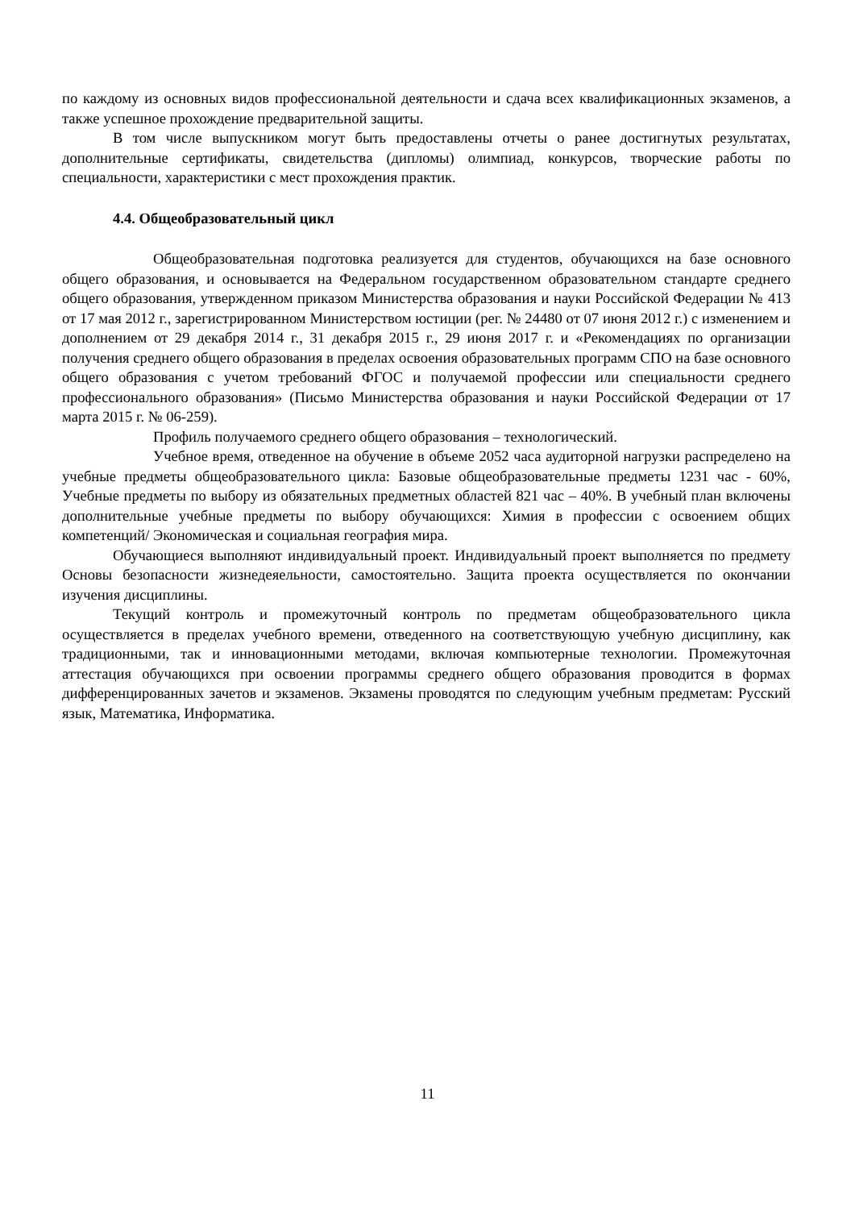по каждому из основных видов профессиональной деятельности и сдача всех квалификационных экзаменов, а также успешное прохождение предварительной защиты.
В том числе выпускником могут быть предоставлены отчеты о ранее достигнутых результатах, дополнительные сертификаты, свидетельства (дипломы) олимпиад, конкурсов, творческие работы по специальности, характеристики с мест прохождения практик.
4.4. Общеобразовательный цикл
Общеобразовательная подготовка реализуется для студентов, обучающихся на базе основного общего образования, и основывается на Федеральном государственном образовательном стандарте среднего общего образования, утвержденном приказом Министерства образования и науки Российской Федерации № 413 от 17 мая 2012 г., зарегистрированном Министерством юстиции (рег. № 24480 от 07 июня 2012 г.) с изменением и дополнением от 29 декабря 2014 г., 31 декабря 2015 г., 29 июня 2017 г. и «Рекомендациях по организации получения среднего общего образования в пределах освоения образовательных программ СПО на базе основного общего образования с учетом требований ФГОС и получаемой профессии или специальности среднего профессионального образования» (Письмо Министерства образования и науки Российской Федерации от 17 марта 2015 г. № 06-259).
Профиль получаемого среднего общего образования – технологический.
Учебное время, отведенное на обучение в объеме 2052 часа аудиторной нагрузки распределено на учебные предметы общеобразовательного цикла: Базовые общеобразовательные предметы 1231 час - 60%, Учебные предметы по выбору из обязательных предметных областей 821 час – 40%. В учебный план включены дополнительные учебные предметы по выбору обучающихся: Химия в профессии с освоением общих компетенций/ Экономическая и социальная география мира.
Обучающиеся выполняют индивидуальный проект. Индивидуальный проект выполняется по предмету Основы безопасности жизнедеяельности, самостоятельно. Защита проекта осуществляется по окончании изучения дисциплины.
Текущий контроль и промежуточный контроль по предметам общеобразовательного цикла осуществляется в пределах учебного времени, отведенного на соответствующую учебную дисциплину, как традиционными, так и инновационными методами, включая компьютерные технологии. Промежуточная аттестация обучающихся при освоении программы среднего общего образования проводится в формах дифференцированных зачетов и экзаменов. Экзамены проводятся по следующим учебным предметам: Русский язык, Математика, Информатика.
11